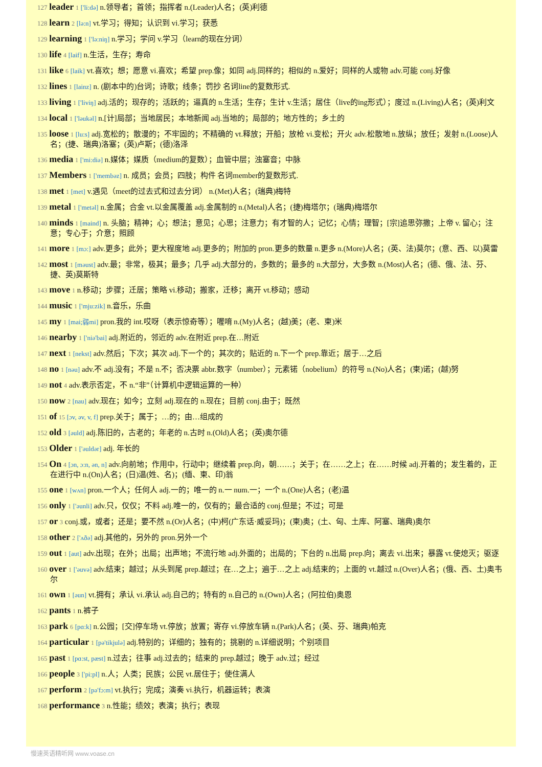127 leader 1 ['li:də] n.领导者；首领；指挥者 n.(Leader)人名；(英)利德
128 learn 2 [lə:n] vt.学习；得知；认识到 vi.学习；获悉
129 learning 1 ['lə:niŋ] n.学习；学问 v.学习（learn的现在分词）
130 life 4 [laif] n.生活，生存；寿命
131 like 6 [laik] vt.喜欢；想；愿意 vi.喜欢；希望 prep.像；如同 adj.同样的；相似的 n.爱好；同样的人或物 adv.可能 conj.好像
132 lines 1 [lainz] n. (剧本中的)台词；诗歌；线条；罚抄 名词line的复数形式.
133 living 1 ['liviŋ] adj.活的；现存的；活跃的；逼真的 n.生活；生存；生计 v.生活；居住（live的ing形式）；度过 n.(Living)人名；(英)利文
134 local 1 ['ləukəl] n.[计]局部；当地居民；本地新闻 adj.当地的；局部的；地方性的；乡土的
135 loose 1 [lu:s] adj.宽松的；散漫的；不牢固的；不精确的 vt.释放；开船；放枪 vi.变松；开火 adv.松散地 n.放纵；放任；发射 n.(Loose)人名；(捷、瑞典)洛塞；(英)卢斯；(德)洛泽
136 media 1 ['mi:diə] n.媒体；媒质（medium的复数）；血管中层；浊塞音；中脉
137 Members 1 ['membəz] n. 成员；会员；四肢；构件 名词member的复数形式.
138 met 1 [met] v.遇见（meet的过去式和过去分词） n.(Met)人名；(瑞典)梅特
139 metal 1 ['metəl] n.金属；合金 vt.以金属覆盖 adj.金属制的 n.(Metal)人名；(捷)梅塔尔；(瑞典)梅塔尔
140 minds 1 [maind] n. 头脑；精神；心；想法；意见；心思；注意力；有才智的人；记忆；心情；理智；[宗]追思弥撒；上帝 v. 留心；注意；专心于；介意；照顾
141 more 1 [mɔ:] adv.更多；此外；更大程度地 adj.更多的；附加的 pron.更多的数量 n.更多 n.(More)人名；(英、法)莫尔；(意、西、以)莫雷
142 most 1 [məust] adv.最；非常，极其；最多；几乎 adj.大部分的，多数的；最多的 n.大部分，大多数 n.(Most)人名；(德、俄、法、芬、捷、英)莫斯特
143 move 1 n.移动；步骤；迁居；策略 vi.移动；搬家，迁移；离开 vt.移动；感动
144 music 1 ['mju:zik] n.音乐，乐曲
145 my 1 [mai;弱mi] pron.我的 int.哎呀（表示惊奇等）；喔唷 n.(My)人名；(越)美；(老、柬)米
146 nearby 1 ['niə'bai] adj.附近的，邻近的 adv.在附近 prep.在…附近
147 next 1 [nekst] adv.然后；下次；其次 adj.下一个的；其次的；贴近的 n.下一个 prep.靠近；居于…之后
148 no 1 [nəu] adv.不 adj.没有；不是 n.不；否决票 abbr.数字（number）；元素锘（nobelium）的符号 n.(No)人名；(柬)诺；(越)努
149 not 4 adv.表示否定，不 n.“非”（计算机中逻辑运算的一种）
150 now 2 [nau] adv.现在；如今；立刻 adj.现在的 n.现在；目前 conj.由于；既然
151 of 15 [ɔv, əv, v, f] prep.关于；属于；…的；由…组成的
152 old 3 [əuld] adj.陈旧的，古老的；年老的 n.古时 n.(Old)人名；(英)奥尔德
153 Older 1 ['əuldər] adj. 年长的
154 On 4 [ɔn, ɔ:n, ən, n] adv.向前地；作用中，行动中；继续着 prep.向，朝……；关于；在……之上；在……时候 adj.开着的；发生着的，正在进行中 n.(On)人名；(日)温(姓、名)；(缅、柬、印)翁
155 one 1 [wʌn] pron.一个人；任何人 adj.一的；唯一的 n.一 num.一；一个 n.(One)人名；(老)温
156 only 1 ['əunli] adv.只，仅仅；不料 adj.唯一的，仅有的；最合适的 conj.但是；不过；可是
157 or 3 conj.或，或者；还是；要不然 n.(Or)人名；(中)柯(广东话·威妥玛)；(柬)奥；(土、匈、土库、阿塞、瑞典)奥尔
158 other 2 ['ʌðə] adj.其他的，另外的 pron.另外一个
159 out 1 [aut] adv.出现；在外；出局；出声地；不流行地 adj.外面的；出局的；下台的 n.出局 prep.向；离去 vi.出来；暴露 vt.使熄灭；驱逐
160 over 1 ['əuvə] adv.结束；越过；从头到尾 prep.越过；在…之上；遍于…之上 adj.结束的；上面的 vt.越过 n.(Over)人名；(俄、西、土)奥韦尔
161 own 1 [əun] vt.拥有；承认 vi.承认 adj.自己的；特有的 n.自己的 n.(Own)人名；(阿拉伯)奥恩
162 pants 1 n.裤子
163 park 6 [pɑ:k] n.公园；[交]停车场 vt.停放；放置；寄存 vi.停放车辆 n.(Park)人名；(英、芬、瑞典)帕克
164 particular 1 [pə'tikjulə] adj.特别的；详细的；独有的；挑剔的 n.详细说明；个别项目
165 past 1 [pɑ:st, pæst] n.过去；往事 adj.过去的；结束的 prep.越过；晚于 adv.过；经过
166 people 3 ['pi:pl] n.人；人类；民族；公民 vt.居住于；使住满人
167 perform 2 [pə'fɔ:m] vt.执行；完成；演奏 vi.执行，机器运转；表演
168 performance 3 n.性能；绩效；表演；执行；表现
慢速英语精听网 www.voase.cn